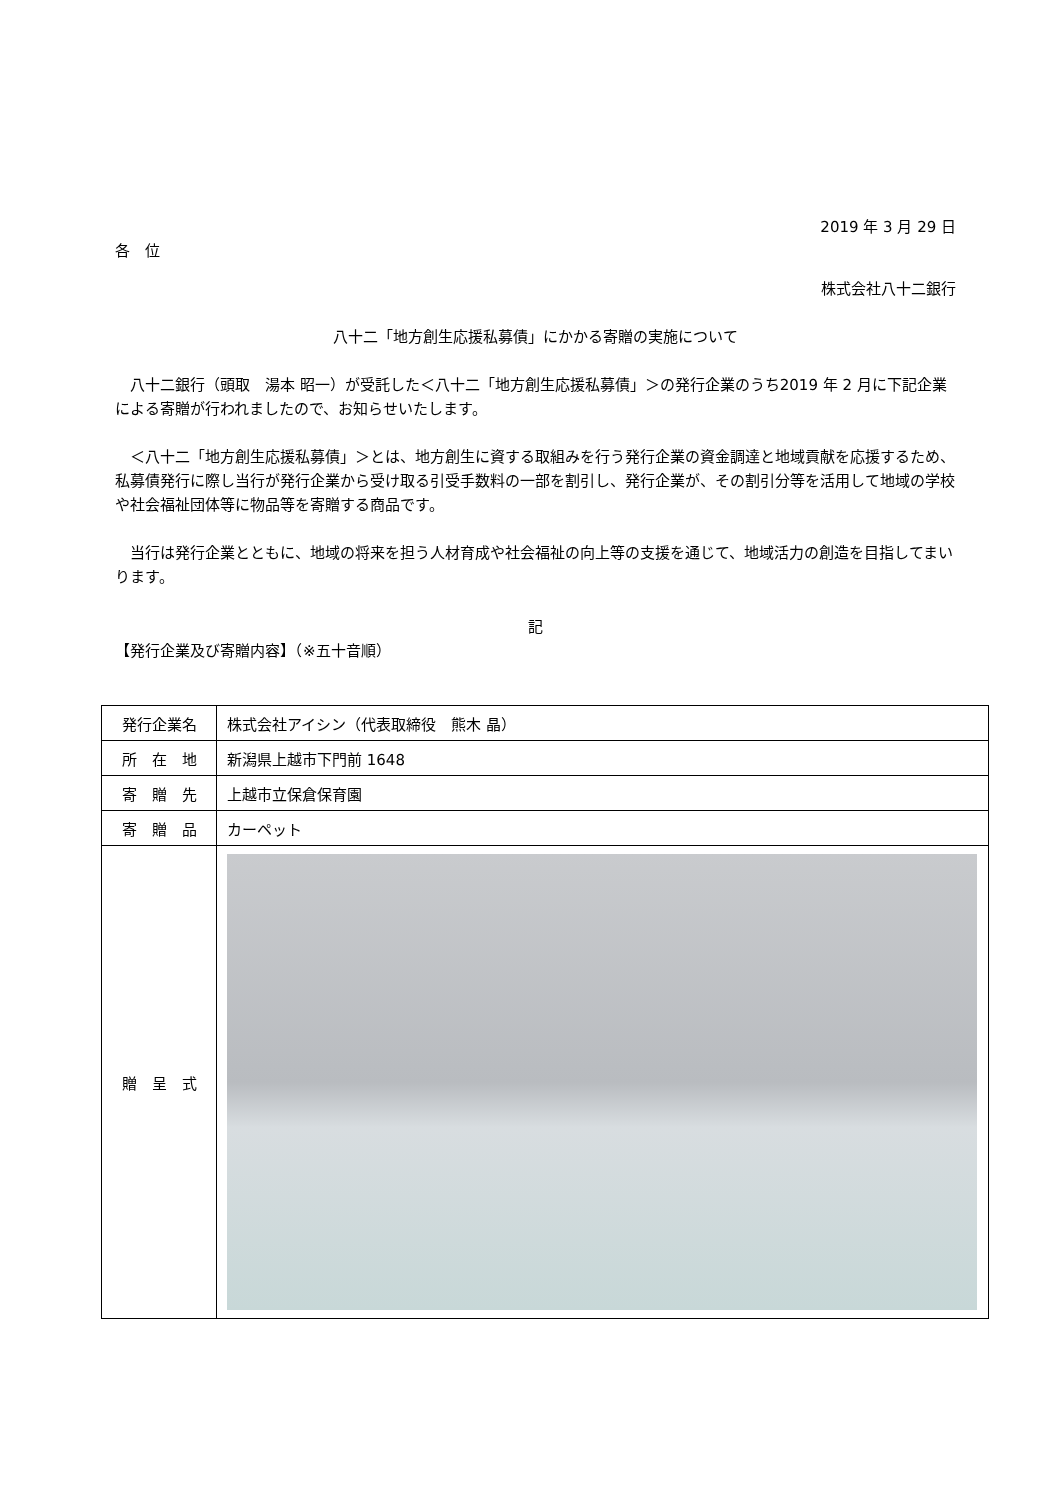2019 年 3 月 29 日
各　位
株式会社八十二銀行
八十二「地方創生応援私募債」にかかる寄贈の実施について
　八十二銀行（頭取　湯本 昭一）が受託した＜八十二「地方創生応援私募債」＞の発行企業のうち2019 年 2 月に下記企業による寄贈が行われましたので、お知らせいたします。
　＜八十二「地方創生応援私募債」＞とは、地方創生に資する取組みを行う発行企業の資金調達と地域貢献を応援するため、私募債発行に際し当行が発行企業から受け取る引受手数料の一部を割引し、発行企業が、その割引分等を活用して地域の学校や社会福祉団体等に物品等を寄贈する商品です。
　当行は発行企業とともに、地域の将来を担う人材育成や社会福祉の向上等の支援を通じて、地域活力の創造を目指してまいります。
記
【発行企業及び寄贈内容】（※五十音順）
| 発行企業名 | 株式会社アイシン（代表取締役 熊木 晶） |
| 所 在 地 | 新潟県上越市下門前 1648 |
| 寄 贈 先 | 上越市立保倉保育園 |
| 寄 贈 品 | カーペット |
| 贈 呈 式 | |